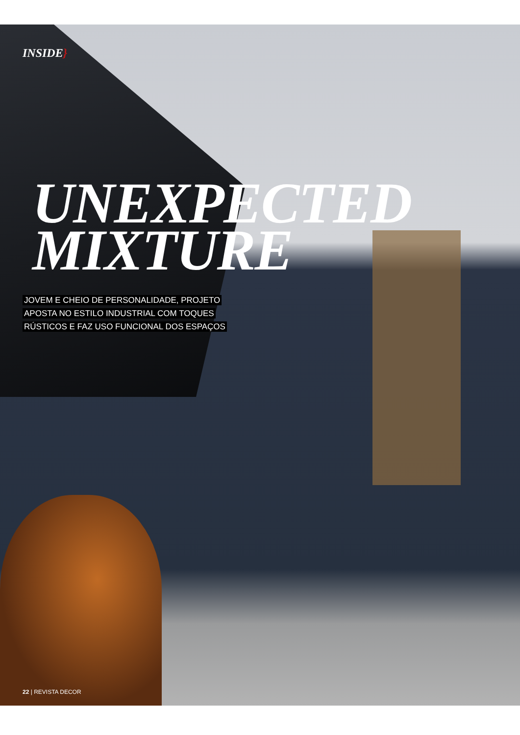INSIDE}
UNEXPECTED
MIXTURE
JOVEM E CHEIO DE PERSONALIDADE, PROJETO
APOSTA NO ESTILO INDUSTRIAL COM TOQUES
RÚSTICOS E FAZ USO FUNCIONAL DOS ESPAÇOS
22 | REVISTA DECOR